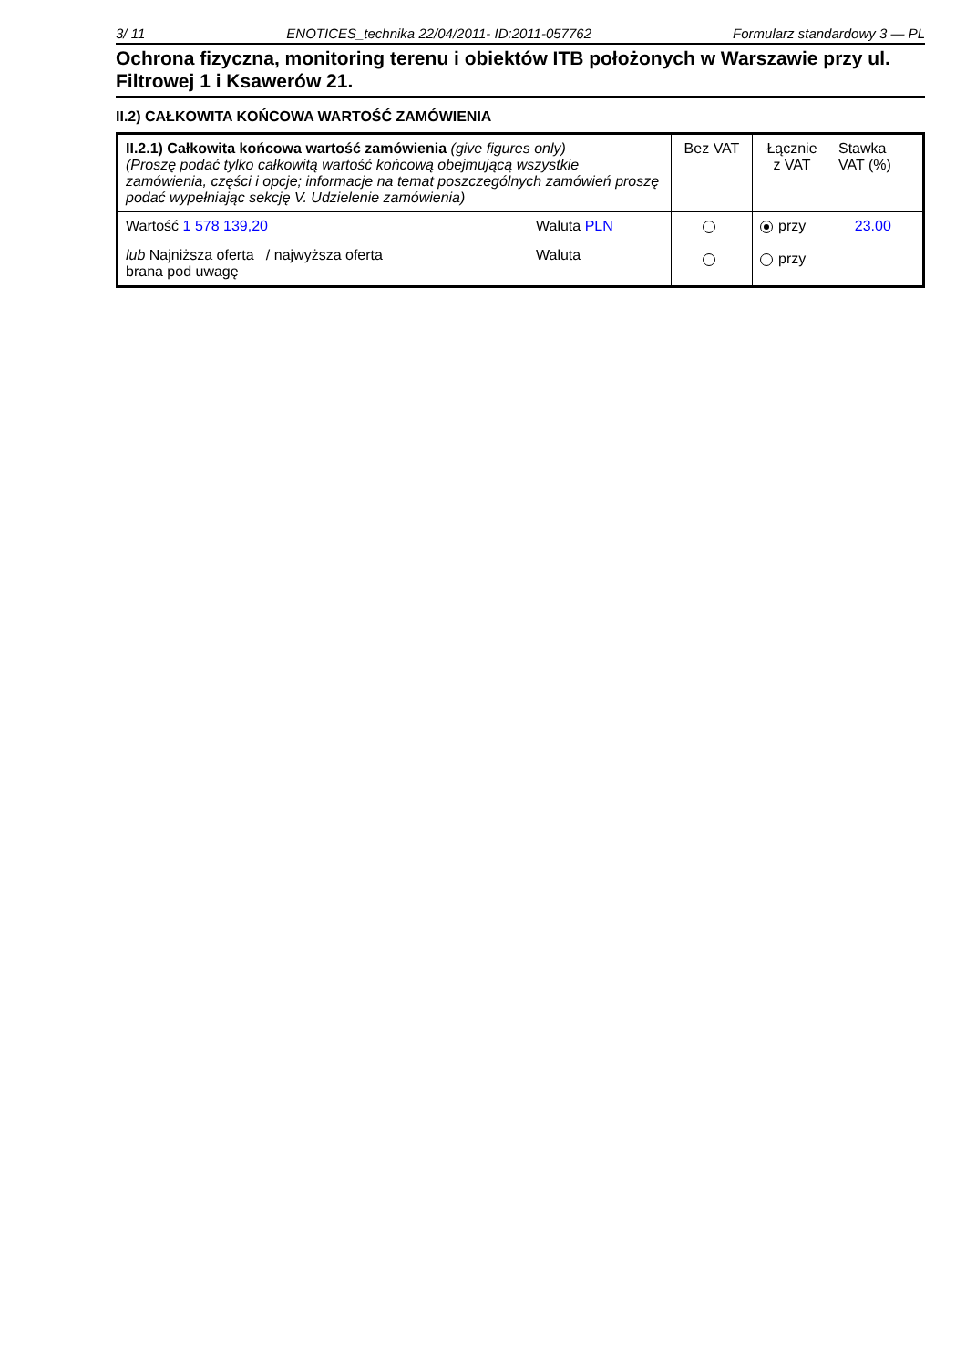3/ 11 ENOTICES_technika 22/04/2011- ID:2011-057762 Formularz standardowy 3 — PL
Ochrona fizyczna, monitoring terenu i obiektów ITB położonych w Warszawie przy ul. Filtrowej 1 i Ksawerów 21.
II.2) CAŁKOWITA KOŃCOWA WARTOŚĆ ZAMÓWIENIA
| II.2.1) Całkowita końcowa wartość zamówienia (give figures only) (Proszę podać tylko całkowitą wartość końcową obejmującą wszystkie zamówienia, części i opcje; informacje na temat poszczególnych zamówień proszę podać wypełniając sekcję V. Udzielenie zamówienia) | Bez VAT | Łącznie z VAT | Stawka VAT (%) |
| Wartość 1 578 139,20 Waluta PLN lub Najniższa oferta / najwyższa oferta brana pod uwagę Waluta | | przy przy | 23.00 |